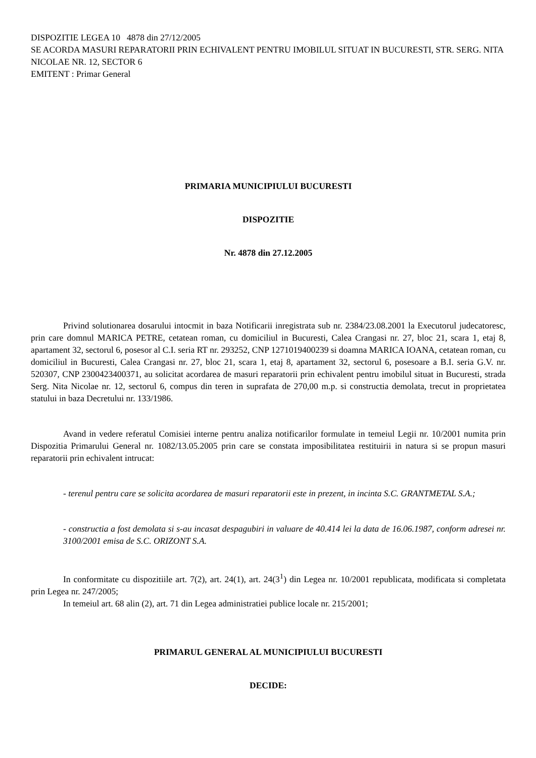DISPOZITIE LEGEA 10 4878 din 27/12/2005
SE ACORDA MASURI REPARATORII PRIN ECHIVALENT PENTRU IMOBILUL SITUAT IN BUCURESTI, STR. SERG. NITA NICOLAE NR. 12, SECTOR 6
EMITENT : Primar General
PRIMARIA MUNICIPIULUI BUCURESTI
DISPOZITIE
Nr. 4878 din 27.12.2005
Privind solutionarea dosarului intocmit in baza Notificarii inregistrata sub nr. 2384/23.08.2001 la Executorul judecatoresc, prin care domnul MARICA PETRE, cetatean roman, cu domiciliul in Bucuresti, Calea Crangasi nr. 27, bloc 21, scara 1, etaj 8, apartament 32, sectorul 6, posesor al C.I. seria RT nr. 293252, CNP 1271019400239 si doamna MARICA IOANA, cetatean roman, cu domiciliul in Bucuresti, Calea Crangasi nr. 27, bloc 21, scara 1, etaj 8, apartament 32, sectorul 6, posesoare a B.I. seria G.V. nr. 520307, CNP 2300423400371, au solicitat acordarea de masuri reparatorii prin echivalent pentru imobilul situat in Bucuresti, strada Serg. Nita Nicolae nr. 12, sectorul 6, compus din teren in suprafata de 270,00 m.p. si constructia demolata, trecut in proprietatea statului in baza Decretului nr. 133/1986.
Avand in vedere referatul Comisiei interne pentru analiza notificarilor formulate in temeiul Legii nr. 10/2001 numita prin Dispozitia Primarului General nr. 1082/13.05.2005 prin care se constata imposibilitatea restituirii in natura si se propun masuri reparatorii prin echivalent intrucat:
- terenul pentru care se solicita acordarea de masuri reparatorii este in prezent, in incinta S.C. GRANTMETAL S.A.;
- constructia a fost demolata si s-au incasat despagubiri in valuare de 40.414 lei la data de 16.06.1987, conform adresei nr. 3100/2001 emisa de S.C. ORIZONT S.A.
In conformitate cu dispozitiile art. 7(2), art. 24(1), art. 24(3<sup>1</sup>) din Legea nr. 10/2001 republicata, modificata si completata prin Legea nr. 247/2005;
In temeiul art. 68 alin (2), art. 71 din Legea administratiei publice locale nr. 215/2001;
PRIMARUL GENERAL AL MUNICIPIULUI BUCURESTI
DECIDE: